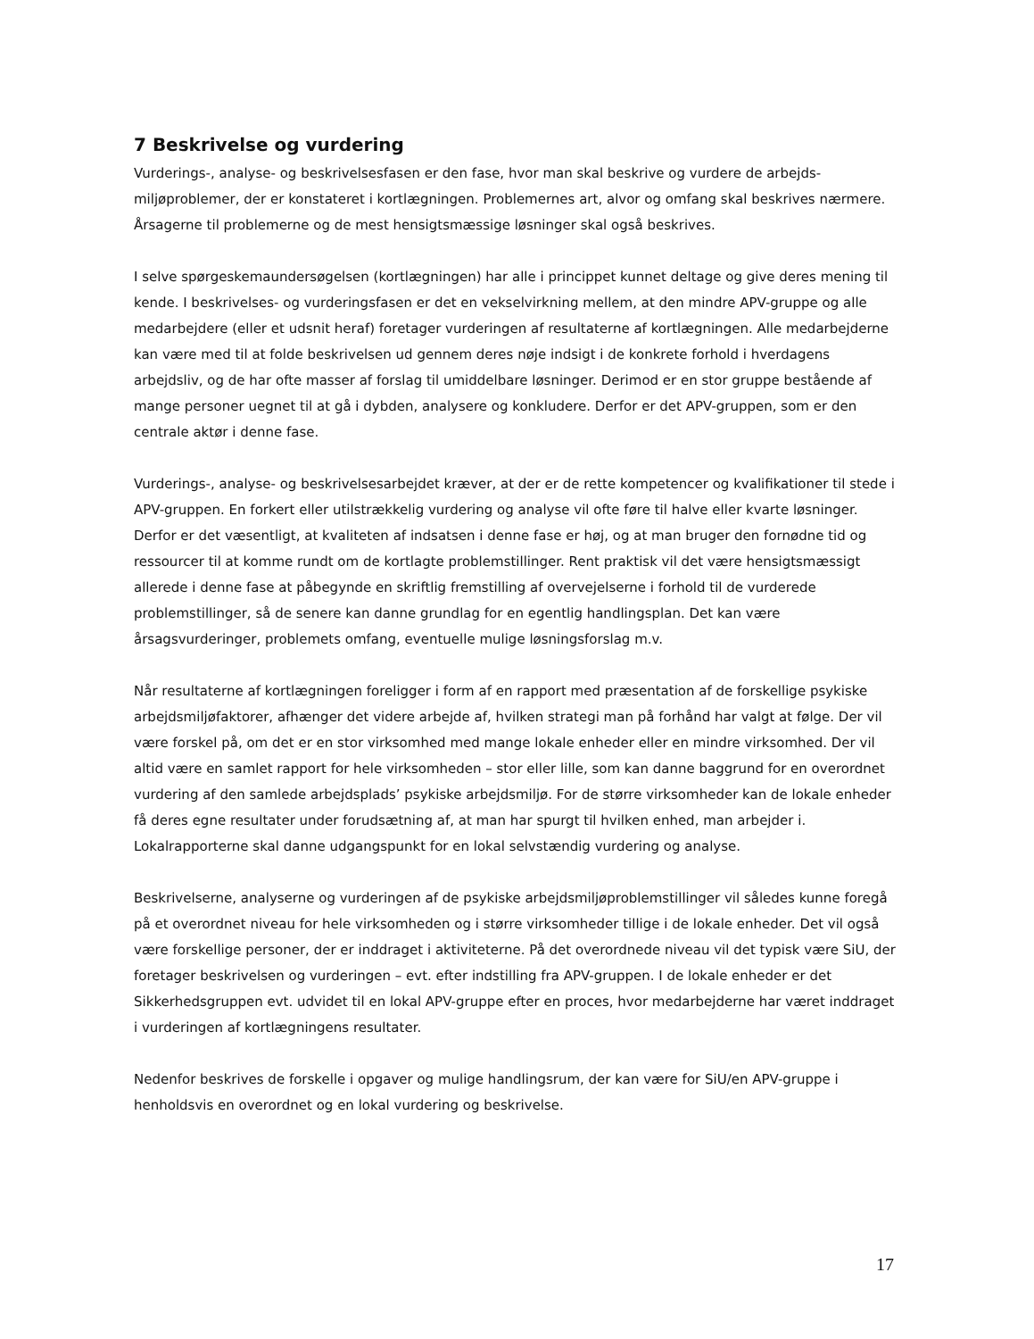7 Beskrivelse og vurdering
Vurderings-, analyse- og beskrivelsesfasen er den fase, hvor man skal beskrive og vurdere de arbejds-miljøproblemer, der er konstateret i kortlægningen. Problemernes art, alvor og omfang skal beskrives nærmere. Årsagerne til problemerne og de mest hensigtsmæssige løsninger skal også beskrives.
I selve spørgeskemaundersøgelsen (kortlægningen) har alle i princippet kunnet deltage og give deres mening til kende. I beskrivelses- og vurderingsfasen er det en vekselvirkning mellem, at den mindre APV-gruppe og alle medarbejdere (eller et udsnit heraf) foretager vurderingen af resultaterne af kortlægningen. Alle medarbejderne kan være med til at folde beskrivelsen ud gennem deres nøje indsigt i de konkrete forhold i hverdagens arbejdsliv, og de har ofte masser af forslag til umiddelbare løsninger. Derimod er en stor gruppe bestående af mange personer uegnet til at gå i dybden, analysere og konkludere. Derfor er det APV-gruppen, som er den centrale aktør i denne fase.
Vurderings-, analyse- og beskrivelsesarbejdet kræver, at der er de rette kompetencer og kvalifikationer til stede i APV-gruppen. En forkert eller utilstrækkelig vurdering og analyse vil ofte føre til halve eller kvarte løsninger. Derfor er det væsentligt, at kvaliteten af indsatsen i denne fase er høj, og at man bruger den fornødne tid og ressourcer til at komme rundt om de kortlagte problemstillinger. Rent praktisk vil det være hensigtsmæssigt allerede i denne fase at påbegynde en skriftlig fremstilling af overvejelserne i forhold til de vurderede problemstillinger, så de senere kan danne grundlag for en egentlig handlingsplan. Det kan være årsagsvurderinger, problemets omfang, eventuelle mulige løsningsforslag m.v.
Når resultaterne af kortlægningen foreligger i form af en rapport med præsentation af de forskellige psykiske arbejdsmiljøfaktorer, afhænger det videre arbejde af, hvilken strategi man på forhånd har valgt at følge. Der vil være forskel på, om det er en stor virksomhed med mange lokale enheder eller en mindre virksomhed. Der vil altid være en samlet rapport for hele virksomheden – stor eller lille, som kan danne baggrund for en overordnet vurdering af den samlede arbejdsplads’ psykiske arbejdsmiljø. For de større virksomheder kan de lokale enheder få deres egne resultater under forudsætning af, at man har spurgt til hvilken enhed, man arbejder i. Lokalrapporterne skal danne udgangspunkt for en lokal selvstændig vurdering og analyse.
Beskrivelserne, analyserne og vurderingen af de psykiske arbejdsmiljøproblemstillinger vil således kunne foregå på et overordnet niveau for hele virksomheden og i større virksomheder tillige i de lokale enheder. Det vil også være forskellige personer, der er inddraget i aktiviteterne. På det overordnede niveau vil det typisk være SiU, der foretager beskrivelsen og vurderingen – evt. efter indstilling fra APV-gruppen. I de lokale enheder er det Sikkerhedsgruppen evt. udvidet til en lokal APV-gruppe efter en proces, hvor medarbejderne har været inddraget i vurderingen af kortlægningens resultater.
Nedenfor beskrives de forskelle i opgaver og mulige handlingsrum, der kan være for SiU/en APV-gruppe i henholdsvis en overordnet og en lokal vurdering og beskrivelse.
17